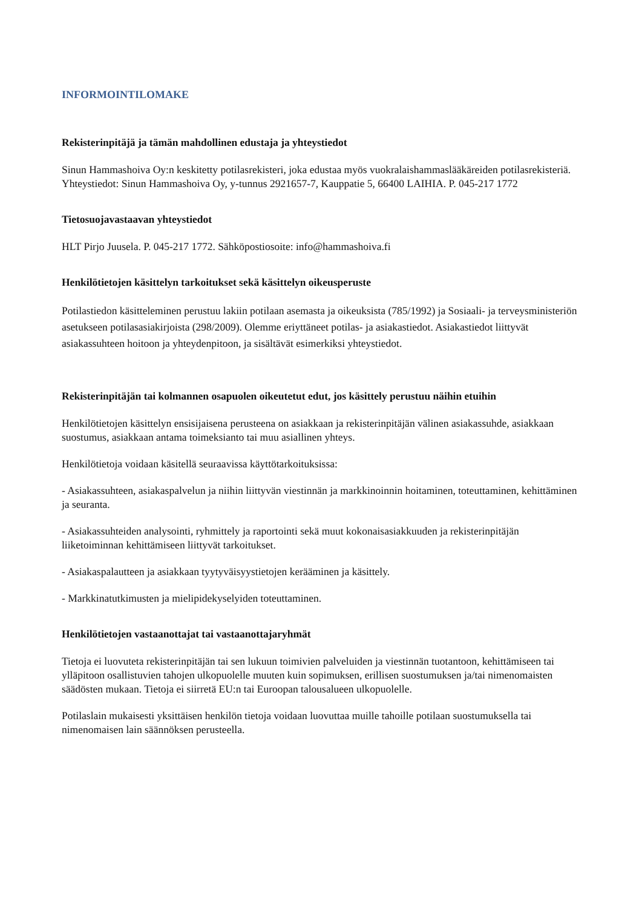INFORMOINTILOMAKE
Rekisterinpitäjä ja tämän mahdollinen edustaja ja yhteystiedot
Sinun Hammashoiva Oy:n keskitetty potilasrekisteri, joka edustaa myös vuokralaishammaslääkäreiden potilasrekisteriä. Yhteystiedot: Sinun Hammashoiva Oy, y-tunnus 2921657-7, Kauppatie 5, 66400 LAIHIA. P. 045-217 1772
Tietosuojavastaavan yhteystiedot
HLT Pirjo Juusela. P. 045-217 1772. Sähköpostiosoite: info@hammashoiva.fi
Henkilötietojen käsittelyn tarkoitukset sekä käsittelyn oikeusperuste
Potilastiedon käsitteleminen perustuu lakiin potilaan asemasta ja oikeuksista (785/1992) ja Sosiaali- ja terveysministeriön asetukseen potilasasiakirjoista (298/2009). Olemme eriyttäneet potilas- ja asiakastiedot. Asiakastiedot liittyvät asiakassuhteen hoitoon ja yhteydenpitoon, ja sisältävät esimerkiksi yhteystiedot.
Rekisterinpitäjän tai kolmannen osapuolen oikeutetut edut, jos käsittely perustuu näihin etuihin
Henkilötietojen käsittelyn ensisijaisena perusteena on asiakkaan ja rekisterinpitäjän välinen asiakassuhde, asiakkaan suostumus, asiakkaan antama toimeksianto tai muu asiallinen yhteys.
Henkilötietoja voidaan käsitellä seuraavissa käyttötarkoituksissa:
- Asiakassuhteen, asiakaspalvelun ja niihin liittyvän viestinnän ja markkinoinnin hoitaminen, toteuttaminen, kehittäminen ja seuranta.
- Asiakassuhteiden analysointi, ryhmittely ja raportointi sekä muut kokonaisasiakkuuden ja rekisterinpitäjän liiketoiminnan kehittämiseen liittyvät tarkoitukset.
- Asiakaspalautteen ja asiakkaan tyytyväisyystietojen kerääminen ja käsittely.
- Markkinatutkimusten ja mielipidekyselyiden toteuttaminen.
Henkilötietojen vastaanottajat tai vastaanottajaryhmät
Tietoja ei luovuteta rekisterinpitäjän tai sen lukuun toimivien palveluiden ja viestinnän tuotantoon, kehittämiseen tai ylläpitoon osallistuvien tahojen ulkopuolelle muuten kuin sopimuksen, erillisen suostumuksen ja/tai nimenomaisten säädösten mukaan. Tietoja ei siirretä EU:n tai Euroopan talousalueen ulkopuolelle.
Potilaslain mukaisesti yksittäisen henkilön tietoja voidaan luovuttaa muille tahoille potilaan suostumuksella tai nimenomaisen lain säännöksen perusteella.